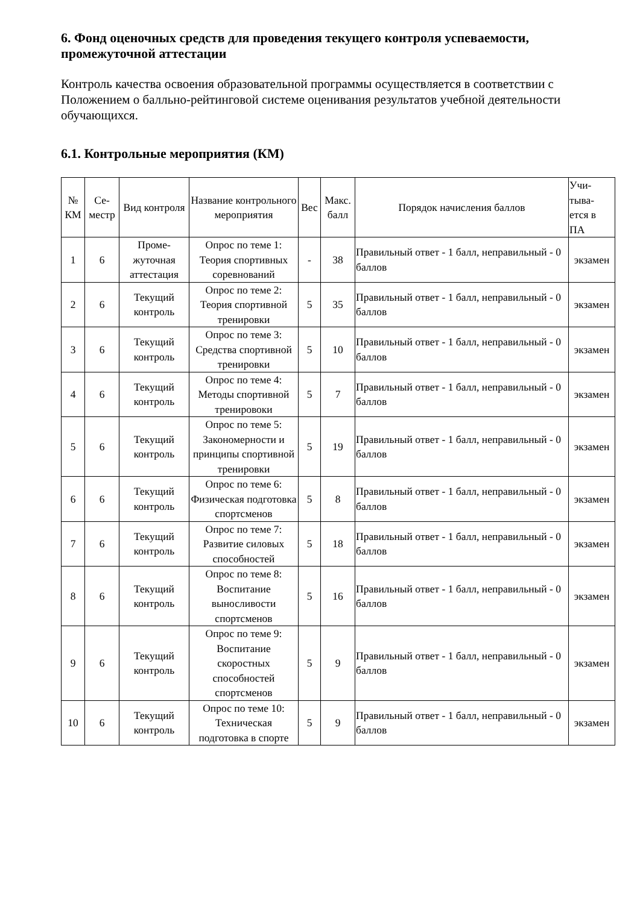6. Фонд оценочных средств для проведения текущего контроля успеваемости, промежуточной аттестации
Контроль качества освоения образовательной программы осуществляется в соответствии с Положением о балльно-рейтинговой системе оценивания результатов учебной деятельности обучающихся.
6.1. Контрольные мероприятия (КМ)
| № КМ | Се- местр | Вид контроля | Название контрольного мероприятия | Вес | Макс. балл | Порядок начисления баллов | Учи- тыва- ется в ПА |
| --- | --- | --- | --- | --- | --- | --- | --- |
| 1 | 6 | Проме- жуточная аттестация | Опрос по теме 1: Теория спортивных соревнований | - | 38 | Правильный ответ - 1 балл, неправильный - 0 баллов | экзамен |
| 2 | 6 | Текущий контроль | Опрос по теме 2: Теория спортивной тренировки | 5 | 35 | Правильный ответ - 1 балл, неправильный - 0 баллов | экзамен |
| 3 | 6 | Текущий контроль | Опрос по теме 3: Средства спортивной тренировки | 5 | 10 | Правильный ответ - 1 балл, неправильный - 0 баллов | экзамен |
| 4 | 6 | Текущий контроль | Опрос по теме 4: Методы спортивной тренировоки | 5 | 7 | Правильный ответ - 1 балл, неправильный - 0 баллов | экзамен |
| 5 | 6 | Текущий контроль | Опрос по теме 5: Закономерности и принципы спортивной тренировки | 5 | 19 | Правильный ответ - 1 балл, неправильный - 0 баллов | экзамен |
| 6 | 6 | Текущий контроль | Опрос по теме 6: Физическая подготовка спортсменов | 5 | 8 | Правильный ответ - 1 балл, неправильный - 0 баллов | экзамен |
| 7 | 6 | Текущий контроль | Опрос по теме 7: Развитие силовых способностей | 5 | 18 | Правильный ответ - 1 балл, неправильный - 0 баллов | экзамен |
| 8 | 6 | Текущий контроль | Опрос по теме 8: Воспитание выносливости спортсменов | 5 | 16 | Правильный ответ - 1 балл, неправильный - 0 баллов | экзамен |
| 9 | 6 | Текущий контроль | Опрос по теме 9: Воспитание скоростных способностей спортсменов | 5 | 9 | Правильный ответ - 1 балл, неправильный - 0 баллов | экзамен |
| 10 | 6 | Текущий контроль | Опрос по теме 10: Техническая подготовка в спорте | 5 | 9 | Правильный ответ - 1 балл, неправильный - 0 баллов | экзамен |